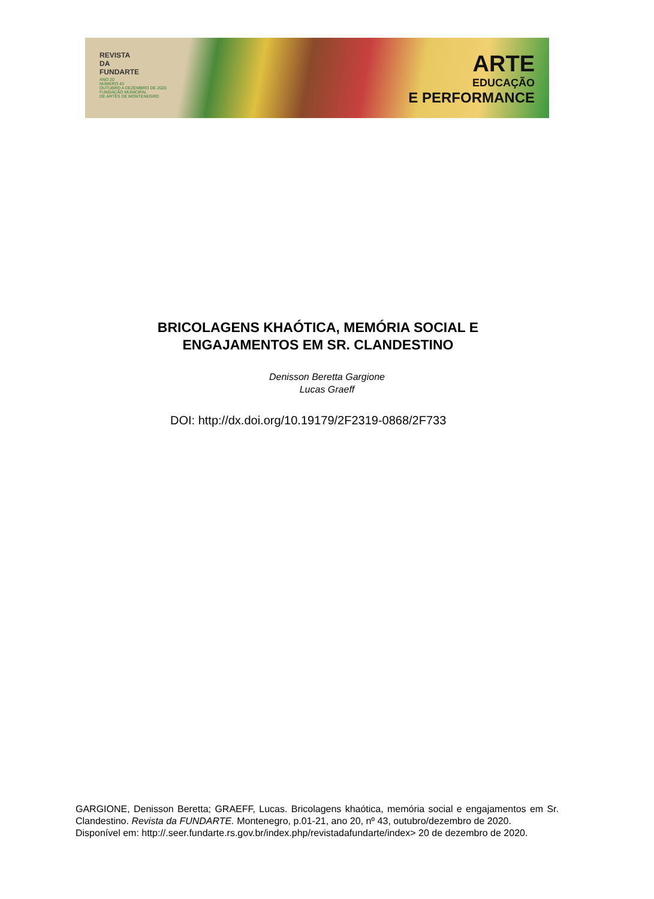REVISTA
DA
FUNDARTE
ANO 20
NÚMERO 43
OUTUBRO A DEZEMBRO DE 2020
FUNDAÇÃO MUNICIPAL
DE ARTES DE MONTENEGRO
ARTE
EDUCAÇÃO
E PERFORMANCE
BRICOLAGENS KHAÓTICA, MEMÓRIA SOCIAL E
ENGAJAMENTOS EM SR. CLANDESTINO
Denisson Beretta Gargione
Lucas Graeff
DOI: http://dx.doi.org/10.19179/2F2319-0868/2F733
GARGIONE, Denisson Beretta; GRAEFF, Lucas. Bricolagens khaótica, memória social e engajamentos em Sr. Clandestino. Revista da FUNDARTE. Montenegro, p.01-21, ano 20, nº 43, outubro/dezembro de 2020.
Disponível em: http://.seer.fundarte.rs.gov.br/index.php/revistadafundarte/index> 20 de dezembro de 2020.